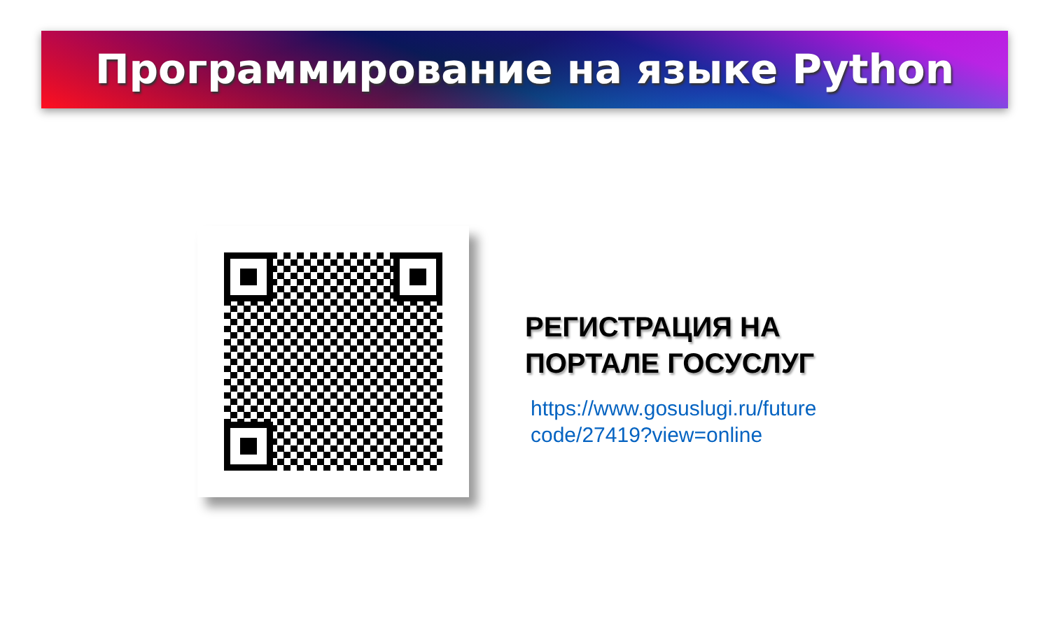Программирование на языке Python
РЕГИСТРАЦИЯ НА
ПОРТАЛЕ ГОСУСЛУГ
https://www.gosuslugi.ru/future
code/27419?view=online